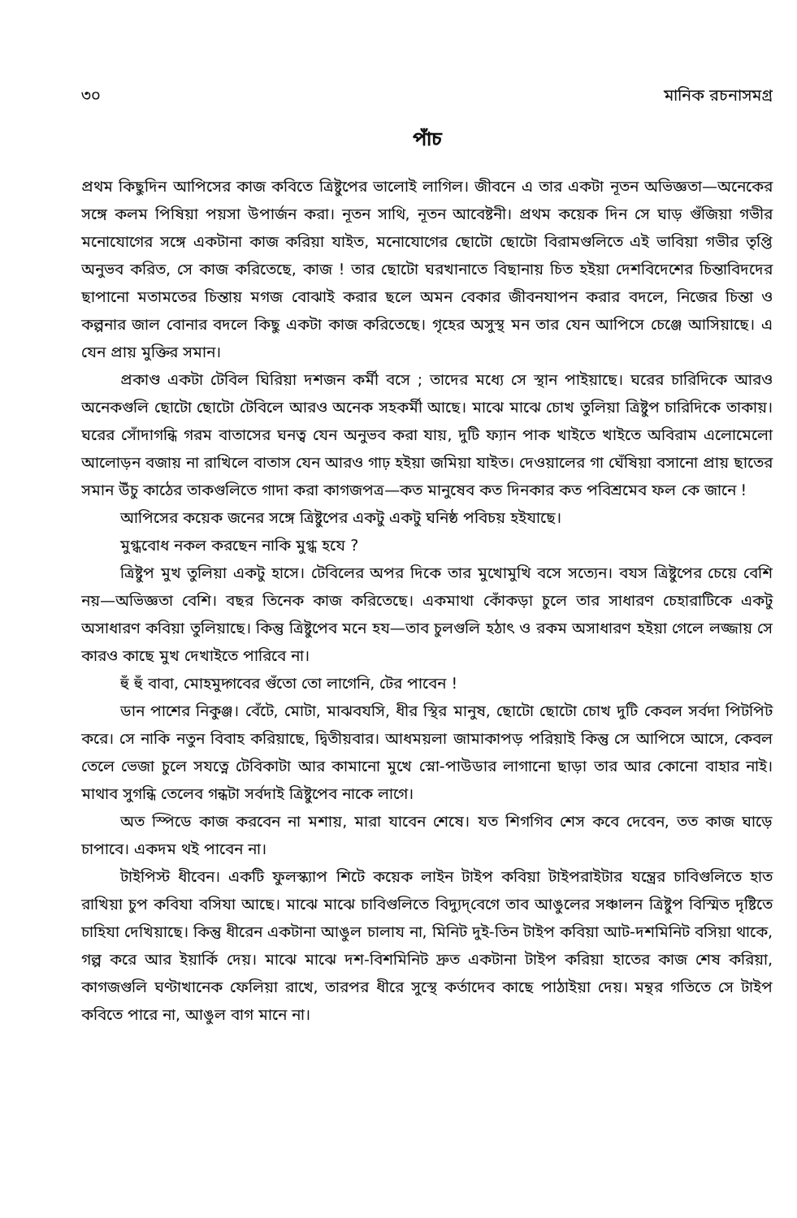৩০ মানিক রচনাসমগ্র
পাঁচ
প্রথম কিছুদিন আপিসের কাজ কবিতে ত্রিষ্টুপের ভালোই লাগিল। জীবনে এ তার একটা নূতন অভিজ্ঞতা—অনেকের সঙ্গে কলম পিষিয়া পয়সা উপার্জন করা। নূতন সাথি, নূতন আবেষ্টনী। প্রথম কয়েক দিন সে ঘাড় গুঁজিয়া গভীর মনোযোগের সঙ্গে একটানা কাজ করিয়া যাইত, মনোযোগের ছোটো ছোটো বিরামগুলিতে এই ভাবিয়া গভীর তৃপ্তি অনুভব করিত, সে কাজ করিতেছে, কাজ ! তার ছোটো ঘরখানাতে বিছানায় চিত হইয়া দেশবিদেশের চিন্তাবিদদের ছাপানো মতামতের চিন্তায় মগজ বোঝাই করার ছলে অমন বেকার জীবনযাপন করার বদলে, নিজের চিন্তা ও কল্পনার জাল বোনার বদলে কিছু একটা কাজ করিতেছে। গৃহের অসুস্থ মন তার যেন আপিসে চেঞ্জে আসিয়াছে। এ যেন প্রায় মুক্তির সমান।
প্রকাণ্ড একটা টেবিল ঘিরিয়া দশজন কর্মী বসে ; তাদের মধ্যে সে স্থান পাইয়াছে। ঘরের চারিদিকে আরও অনেকগুলি ছোটো ছোটো টেবিলে আরও অনেক সহকর্মী আছে। মাঝে মাঝে চোখ তুলিয়া ত্রিষ্টুপ চারিদিকে তাকায়। ঘরের সোঁদাগন্ধি গরম বাতাসের ঘনত্ব যেন অনুভব করা যায়, দুটি ফ্যান পাক খাইতে খাইতে অবিরাম এলোমেলো আলোড়ন বজায় না রাখিলে বাতাস যেন আরও গাঢ় হইয়া জমিয়া যাইত। দেওয়ালের গা ঘেঁষিয়া বসানো প্রায় ছাতের সমান উঁচু কাঠের তাকগুলিতে গাদা করা কাগজপত্র—কত মানুষেব কত দিনকার কত পবিশ্রমেব ফল কে জানে !
আপিসের কয়েক জনের সঙ্গে ত্রিষ্টুপের একটু একটু ঘনিষ্ঠ পবিচয় হইযাছে।
মুগ্ধবোধ নকল করছেন নাকি মুগ্ধ হযে ?
ত্রিষ্টুপ মুখ তুলিয়া একটু হাসে। টেবিলের অপর দিকে তার মুখোমুখি বসে সত্যেন। বযস ত্রিষ্টুপের চেয়ে বেশি নয়—অভিজ্ঞতা বেশি। বছর তিনেক কাজ করিতেছে। একমাথা কোঁকড়া চুলে তার সাধারণ চেহারাটিকে একটু অসাধারণ কবিয়া তুলিয়াছে। কিন্তু ত্রিষ্টুপেব মনে হয—তাব চুলগুলি হঠাৎ ও রকম অসাধারণ হইয়া গেলে লজ্জায় সে কারও কাছে মুখ দেখাইতে পারিবে না।
হুঁ হুঁ বাবা, মোহমুদ্গবের গুঁতো তো লাগেনি, টের পাবেন !
ডান পাশের নিকুঞ্জ। বেঁটে, মোটা, মাঝবযসি, ধীর স্থির মানুষ, ছোটো ছোটো চোখ দুটি কেবল সর্বদা পিটপিট করে। সে নাকি নতুন বিবাহ করিয়াছে, দ্বিতীয়বার। আধময়লা জামাকাপড় পরিয়াই কিন্তু সে আপিসে আসে, কেবল তেলে ভেজা চুলে সযত্নে টেবিকাটা আর কামানো মুখে স্নো-পাউডার লাগানো ছাড়া তার আর কোনো বাহার নাই। মাথাব সুগন্ধি তেলেব গন্ধটা সর্বদাই ত্রিষ্টুপেব নাকে লাগে।
অত স্পিডে কাজ করবেন না মশায়, মারা যাবেন শেষে। যত শিগগিব শেস কবে দেবেন, তত কাজ ঘাড়ে চাপাবে। একদম থই পাবেন না।
টাইপিস্ট ধীবেন। একটি ফুলস্ক্যাপ শিটে কয়েক লাইন টাইপ কবিয়া টাইপরাইটার যন্ত্রের চাবিগুলিতে হাত রাখিয়া চুপ কবিযা বসিযা আছে। মাঝে মাঝে চাবিগুলিতে বিদ্যুদ্‌বেগে তাব আঙুলের সঞ্চালন ত্রিষ্টুপ বিস্মিত দৃষ্টিতে চাহিযা দেখিয়াছে। কিন্তু ধীরেন একটানা আঙুল চালায না, মিনিট দুই-তিন টাইপ কবিয়া আট-দশমিনিট বসিয়া থাকে, গল্প করে আর ইয়ার্কি দেয়। মাঝে মাঝে দশ-বিশমিনিট দ্রুত একটানা টাইপ করিয়া হাতের কাজ শেষ করিয়া, কাগজগুলি ঘণ্টাখানেক ফেলিয়া রাখে, তারপর ধীরে সুস্থে কর্তাদেব কাছে পাঠাইয়া দেয়। মন্থর গতিতে সে টাইপ কবিতে পারে না, আঙুল বাগ মানে না।